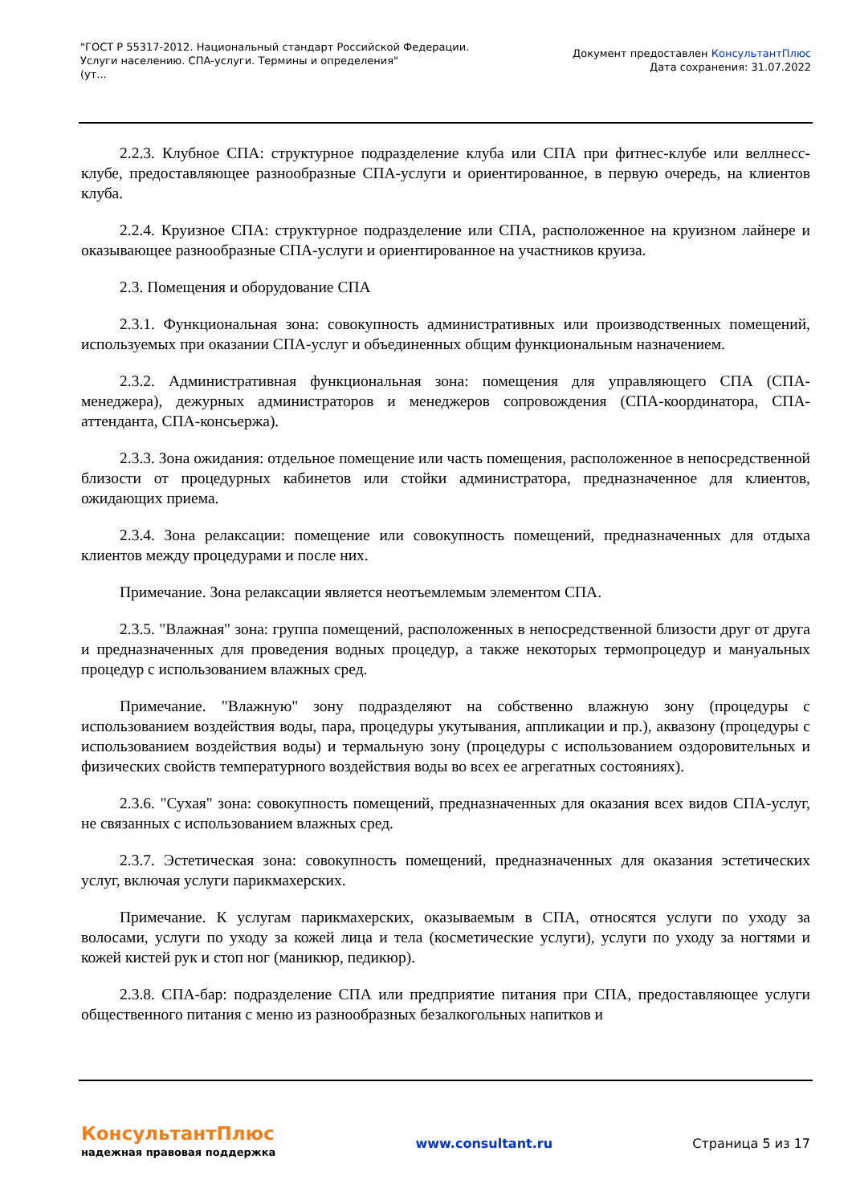"ГОСТ Р 55317-2012. Национальный стандарт Российской Федерации.
Услуги населению. СПА-услуги. Термины и определения"
(ут...
Документ предоставлен КонсультантПлюс
Дата сохранения: 31.07.2022
2.2.3. Клубное СПА: структурное подразделение клуба или СПА при фитнес-клубе или веллнесс-клубе, предоставляющее разнообразные СПА-услуги и ориентированное, в первую очередь, на клиентов клуба.
2.2.4. Круизное СПА: структурное подразделение или СПА, расположенное на круизном лайнере и оказывающее разнообразные СПА-услуги и ориентированное на участников круиза.
2.3. Помещения и оборудование СПА
2.3.1. Функциональная зона: совокупность административных или производственных помещений, используемых при оказании СПА-услуг и объединенных общим функциональным назначением.
2.3.2. Административная функциональная зона: помещения для управляющего СПА (СПА-менеджера), дежурных администраторов и менеджеров сопровождения (СПА-координатора, СПА-аттенданта, СПА-консьержа).
2.3.3. Зона ожидания: отдельное помещение или часть помещения, расположенное в непосредственной близости от процедурных кабинетов или стойки администратора, предназначенное для клиентов, ожидающих приема.
2.3.4. Зона релаксации: помещение или совокупность помещений, предназначенных для отдыха клиентов между процедурами и после них.
Примечание. Зона релаксации является неотъемлемым элементом СПА.
2.3.5. "Влажная" зона: группа помещений, расположенных в непосредственной близости друг от друга и предназначенных для проведения водных процедур, а также некоторых термопроцедур и мануальных процедур с использованием влажных сред.
Примечание. "Влажную" зону подразделяют на собственно влажную зону (процедуры с использованием воздействия воды, пара, процедуры укутывания, аппликации и пр.), аквазону (процедуры с использованием воздействия воды) и термальную зону (процедуры с использованием оздоровительных и физических свойств температурного воздействия воды во всех ее агрегатных состояниях).
2.3.6. "Сухая" зона: совокупность помещений, предназначенных для оказания всех видов СПА-услуг, не связанных с использованием влажных сред.
2.3.7. Эстетическая зона: совокупность помещений, предназначенных для оказания эстетических услуг, включая услуги парикмахерских.
Примечание. К услугам парикмахерских, оказываемым в СПА, относятся услуги по уходу за волосами, услуги по уходу за кожей лица и тела (косметические услуги), услуги по уходу за ногтями и кожей кистей рук и стоп ног (маникюр, педикюр).
2.3.8. СПА-бар: подразделение СПА или предприятие питания при СПА, предоставляющее услуги общественного питания с меню из разнообразных безалкогольных напитков и
КонсультантПлюс
надежная правовая поддержка
www.consultant.ru Страница 5 из 17